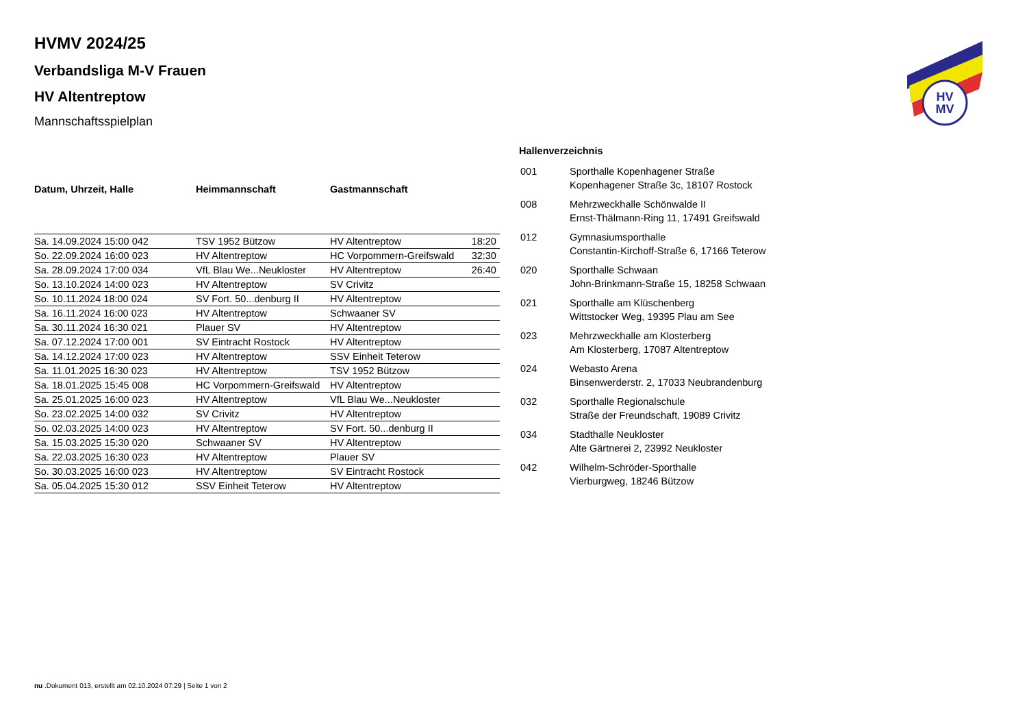HV
MV
HVMV 2024/25
Verbandsliga M-V Frauen
HV Altentreptow
Mannschaftsspielplan
| Datum, Uhrzeit, Halle | Heimmannschaft | Gastmannschaft | |
| --- | --- | --- | --- |
| Sa. 14.09.2024 15:00 042 | TSV 1952 Bützow | HV Altentreptow | 18:20 |
| So. 22.09.2024 16:00 023 | HV Altentreptow | HC Vorpommern-Greifswald | 32:30 |
| Sa. 28.09.2024 17:00 034 | VfL Blau We...Neukloster | HV Altentreptow | 26:40 |
| So. 13.10.2024 14:00 023 | HV Altentreptow | SV Crivitz | |
| So. 10.11.2024 18:00 024 | SV Fort. 50...denburg II | HV Altentreptow | |
| Sa. 16.11.2024 16:00 023 | HV Altentreptow | Schwaaner SV | |
| Sa. 30.11.2024 16:30 021 | Plauer SV | HV Altentreptow | |
| Sa. 07.12.2024 17:00 001 | SV Eintracht Rostock | HV Altentreptow | |
| Sa. 14.12.2024 17:00 023 | HV Altentreptow | SSV Einheit Teterow | |
| Sa. 11.01.2025 16:30 023 | HV Altentreptow | TSV 1952 Bützow | |
| Sa. 18.01.2025 15:45 008 | HC Vorpommern-Greifswald | HV Altentreptow | |
| Sa. 25.01.2025 16:00 023 | HV Altentreptow | VfL Blau We...Neukloster | |
| So. 23.02.2025 14:00 032 | SV Crivitz | HV Altentreptow | |
| So. 02.03.2025 14:00 023 | HV Altentreptow | SV Fort. 50...denburg II | |
| Sa. 15.03.2025 15:30 020 | Schwaaner SV | HV Altentreptow | |
| Sa. 22.03.2025 16:30 023 | HV Altentreptow | Plauer SV | |
| So. 30.03.2025 16:00 023 | HV Altentreptow | SV Eintracht Rostock | |
| Sa. 05.04.2025 15:30 012 | SSV Einheit Teterow | HV Altentreptow | |
Hallenverzeichnis
| 001 | Sporthalle Kopenhagener Straße Kopenhagener Straße 3c, 18107 Rostock |
| 008 | Mehrzweckhalle Schönwalde II Ernst-Thälmann-Ring 11, 17491 Greifswald |
| 012 | Gymnasiumsporthalle Constantin-Kirchoff-Straße 6, 17166 Teterow |
| 020 | Sporthalle Schwaan John-Brinkmann-Straße 15, 18258 Schwaan |
| 021 | Sporthalle am Klüschenberg Wittstocker Weg, 19395 Plau am See |
| 023 | Mehrzweckhalle am Klosterberg Am Klosterberg, 17087 Altentreptow |
| 024 | Webasto Arena Binsenwerderstr. 2, 17033 Neubrandenburg |
| 032 | Sporthalle Regionalschule Straße der Freundschaft, 19089 Crivitz |
| 034 | Stadthalle Neukloster Alte Gärtnerei 2, 23992 Neukloster |
| 042 | Wilhelm-Schröder-Sporthalle Vierburgweg, 18246 Bützow |
nu .Dokument 013, erstellt am 02.10.2024 07:29 | Seite 1 von 2